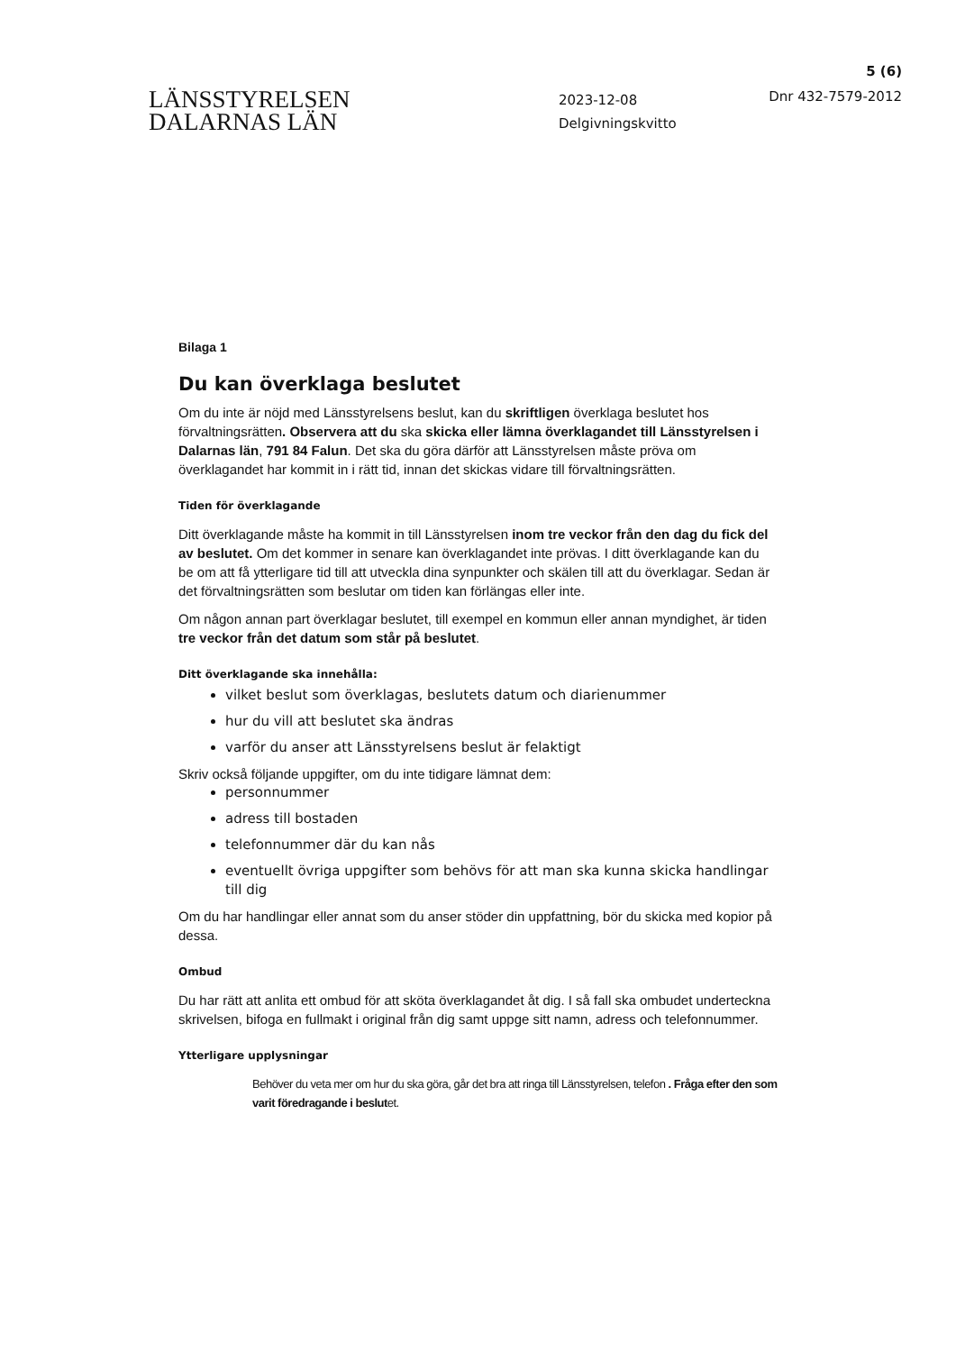5 (6)
LÄNSSTYRELSEN
DALARNAS LÄN
2023-12-08
Delgivningskvitto
Dnr 432-7579-2012
Bilaga 1
Du kan överklaga beslutet
Om du inte är nöjd med Länsstyrelsens beslut, kan du skriftligen överklaga beslutet hos förvaltningsrätten. Observera att du ska skicka eller lämna överklagandet till Länsstyrelsen i Dalarnas län, 791 84 Falun. Det ska du göra därför att Länsstyrelsen måste pröva om överklagandet har kommit in i rätt tid, innan det skickas vidare till förvaltningsrätten.
Tiden för överklagande
Ditt överklagande måste ha kommit in till Länsstyrelsen inom tre veckor från den dag du fick del av beslutet. Om det kommer in senare kan överklagandet inte prövas. I ditt överklagande kan du be om att få ytterligare tid till att utveckla dina synpunkter och skälen till att du överklagar. Sedan är det förvaltningsrätten som beslutar om tiden kan förlängas eller inte.
Om någon annan part överklagar beslutet, till exempel en kommun eller annan myndighet, är tiden tre veckor från det datum som står på beslutet.
Ditt överklagande ska innehålla:
vilket beslut som överklagas, beslutets datum och diarienummer
hur du vill att beslutet ska ändras
varför du anser att Länsstyrelsens beslut är felaktigt
Skriv också följande uppgifter, om du inte tidigare lämnat dem:
personnummer
adress till bostaden
telefonnummer där du kan nås
eventuellt övriga uppgifter som behövs för att man ska kunna skicka handlingar till dig
Om du har handlingar eller annat som du anser stöder din uppfattning, bör du skicka med kopior på dessa.
Ombud
Du har rätt att anlita ett ombud för att sköta överklagandet åt dig. I så fall ska ombudet underteckna skrivelsen, bifoga en fullmakt i original från dig samt uppge sitt namn, adress och telefonnummer.
Ytterligare upplysningar
Behöver du veta mer om hur du ska göra, går det bra att ringa till Länsstyrelsen, telefon . Fråga efter den som varit föredragande i beslutet.